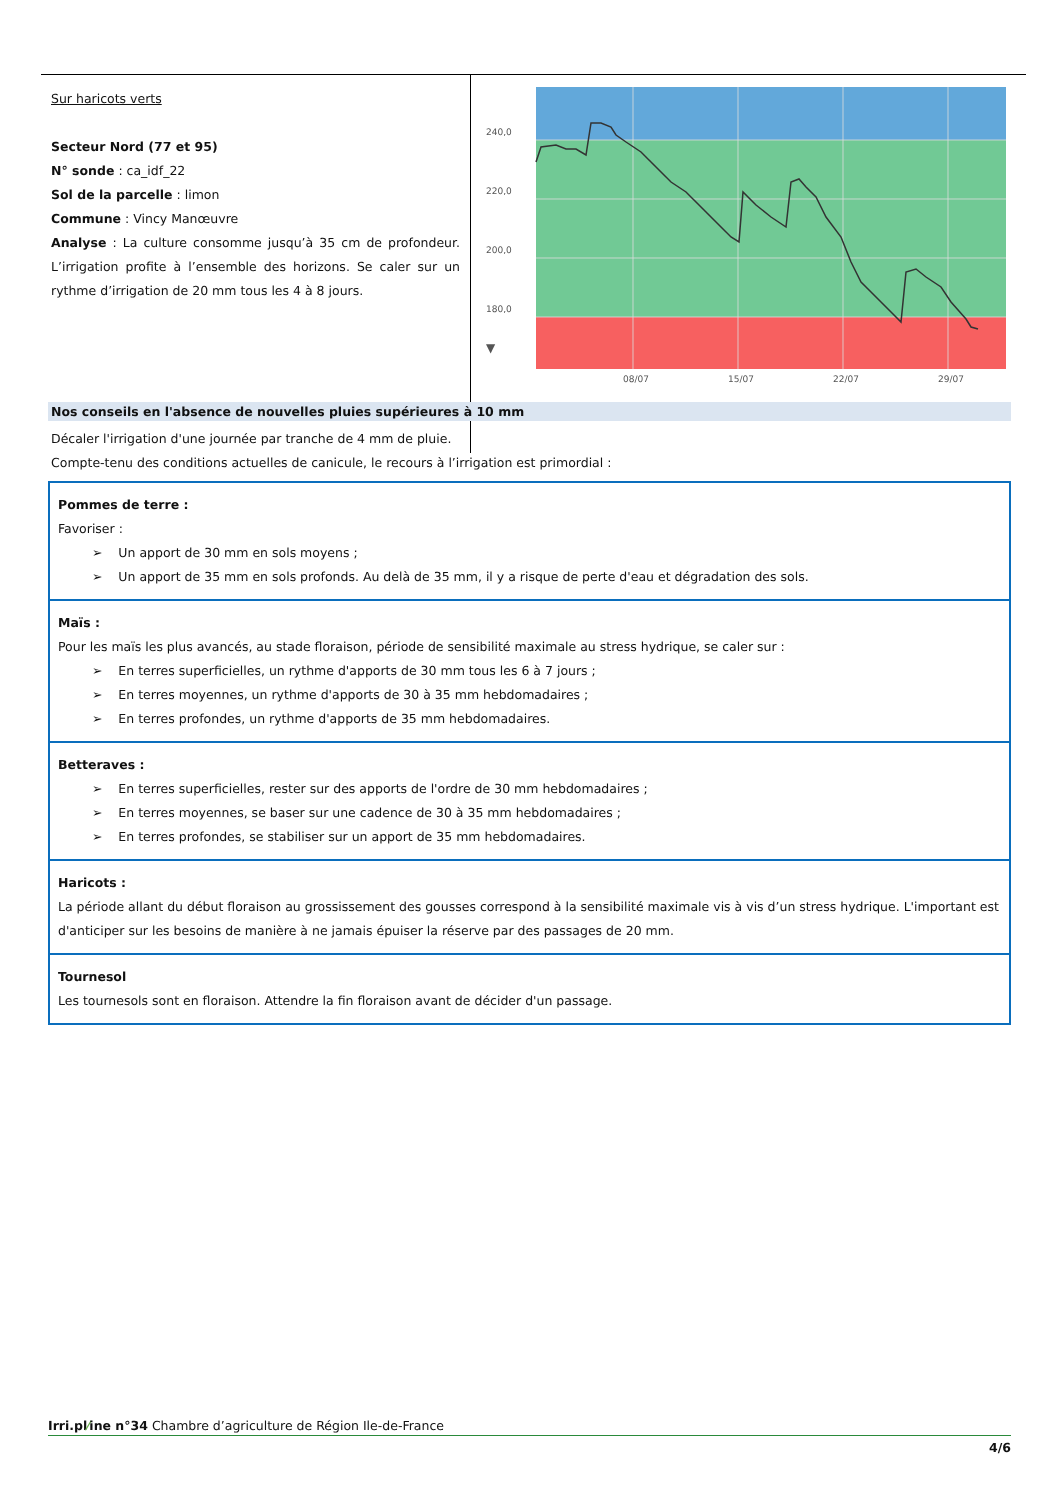Sur haricots verts
Secteur Nord (77 et 95)
N° sonde : ca_idf_22
Sol de la parcelle : limon
Commune : Vincy Manœuvre
Analyse : La culture consomme jusqu’à 35 cm de profondeur. L’irrigation profite à l’ensemble des horizons. Se caler sur un rythme d’irrigation de 20 mm tous les 4 à 8 jours.
240,0
220,0
200,0
180,0
▼
08/07
15/07
22/07
29/07
Nos conseils en l'absence de nouvelles pluies supérieures à 10 mm
Décaler l'irrigation d'une journée par tranche de 4 mm de pluie.
Compte-tenu des conditions actuelles de canicule, le recours à l’irrigation est primordial :
Pommes de terre :
Favoriser :
➢ Un apport de 30 mm en sols moyens ;
➢ Un apport de 35 mm en sols profonds. Au delà de 35 mm, il y a risque de perte d'eau et dégradation des sols.
Maïs :
Pour les maïs les plus avancés, au stade floraison, période de sensibilité maximale au stress hydrique, se caler sur :
➢ En terres superficielles, un rythme d'apports de 30 mm tous les 6 à 7 jours ;
➢ En terres moyennes, un rythme d'apports de 30 à 35 mm hebdomadaires ;
➢ En terres profondes, un rythme d'apports de 35 mm hebdomadaires.
Betteraves :
➢ En terres superficielles, rester sur des apports de l'ordre de 30 mm hebdomadaires ;
➢ En terres moyennes, se baser sur une cadence de 30 à 35 mm hebdomadaires ;
➢ En terres profondes, se stabiliser sur un apport de 35 mm hebdomadaires.
Haricots :
La période allant du début floraison au grossissement des gousses correspond à la sensibilité maximale vis à vis d’un stress hydrique. L'important est d'anticiper sur les besoins de manière à ne jamais épuiser la réserve par des passages de 20 mm.
Tournesol
Les tournesols sont en floraison. Attendre la fin floraison avant de décider d'un passage.
Irri.pl⁄ine n°34 Chambre d’agriculture de Région Ile-de-France
4/6